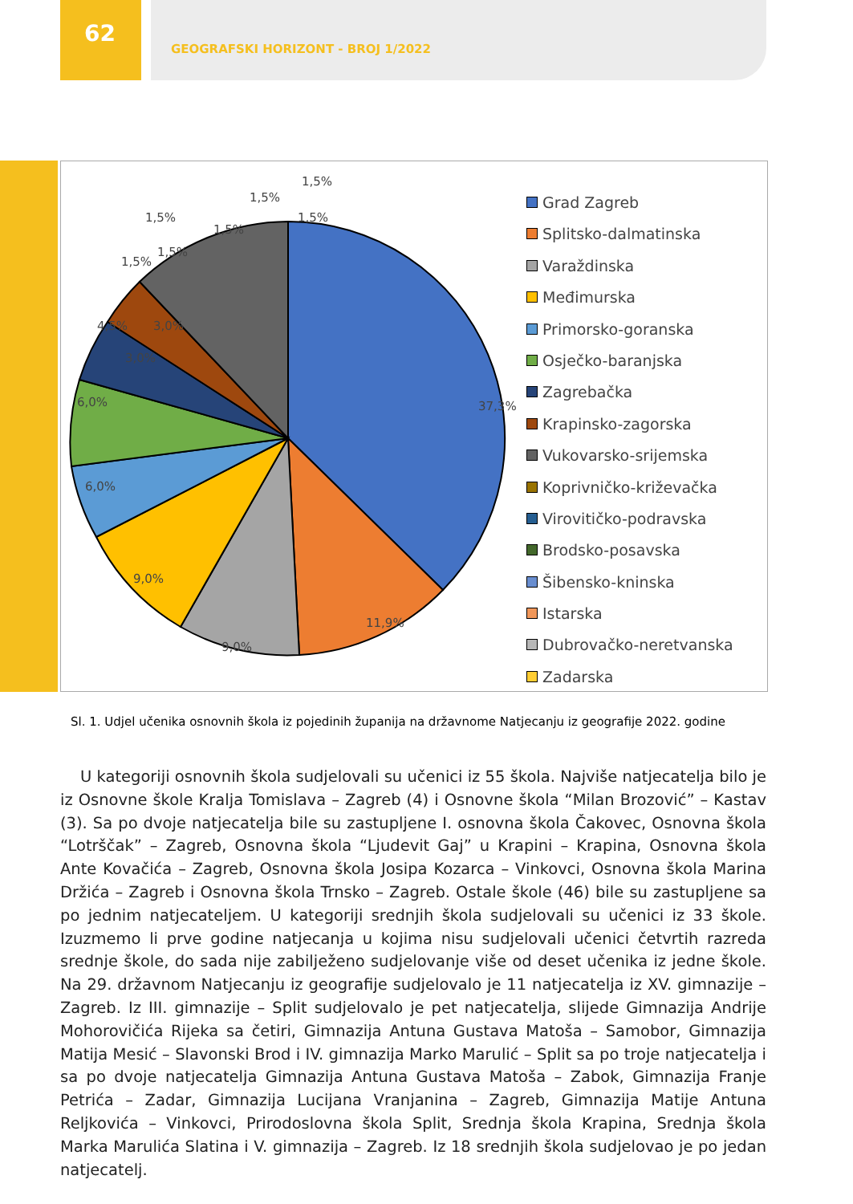62
GEOGRAFSKI HORIZONT - BROJ 1/2022
37,3%
11,9%
9,0%
9,0%
6,0%
6,0%
4,5%
3,0%
3,0%
1,5%
1,5%
1,5%
1,5%
1,5%
1,5%
1,5%
Grad Zagreb
Splitsko-dalmatinska
Varaždinska
Međimurska
Primorsko-goranska
Osječko-baranjska
Zagrebačka
Krapinsko-zagorska
Vukovarsko-srijemska
Koprivničko-križevačka
Virovitičko-podravska
Brodsko-posavska
Šibensko-kninska
Istarska
Dubrovačko-neretvanska
Zadarska
Sl. 1. Udjel učenika osnovnih škola iz pojedinih županija na državnome Natjecanju iz geografije 2022. godine
U kategoriji osnovnih škola sudjelovali su učenici iz 55 škola. Najviše natjecatelja bilo je iz Osnovne škole Kralja Tomislava – Zagreb (4) i Osnovne škola “Milan Brozović” – Kastav (3). Sa po dvoje natjecatelja bile su zastupljene I. osnovna škola Čakovec, Osnovna škola “Lotrščak” – Zagreb, Osnovna škola “Ljudevit Gaj” u Krapini – Krapina, Osnovna škola Ante Kovačića – Zagreb, Osnovna škola Josipa Kozarca – Vinkovci, Osnovna škola Marina Držića – Zagreb i Osnovna škola Trnsko – Zagreb. Ostale škole (46) bile su zastupljene sa po jednim natjecateljem. U kategoriji srednjih škola sudjelovali su učenici iz 33 škole. Izuzmemo li prve godine natjecanja u kojima nisu sudjelovali učenici četvrtih razreda srednje škole, do sada nije zabilježeno sudjelovanje više od deset učenika iz jedne škole. Na 29. državnom Natjecanju iz geografije sudjelovalo je 11 natjecatelja iz XV. gimnazije – Zagreb. Iz III. gimnazije – Split sudjelovalo je pet natjecatelja, slijede Gimnazija Andrije Mohorovičića Rijeka sa četiri, Gimnazija Antuna Gustava Matoša – Samobor, Gimnazija Matija Mesić – Slavonski Brod i IV. gimnazija Marko Marulić – Split sa po troje natjecatelja i sa po dvoje natjecatelja Gimnazija Antuna Gustava Matoša – Zabok, Gimnazija Franje Petrića – Zadar, Gimnazija Lucijana Vranjanina – Zagreb, Gimnazija Matije Antuna Reljkovića – Vinkovci, Prirodoslovna škola Split, Srednja škola Krapina, Srednja škola Marka Marulića Slatina i V. gimnazija – Zagreb. Iz 18 srednjih škola sudjelovao je po jedan natjecatelj.